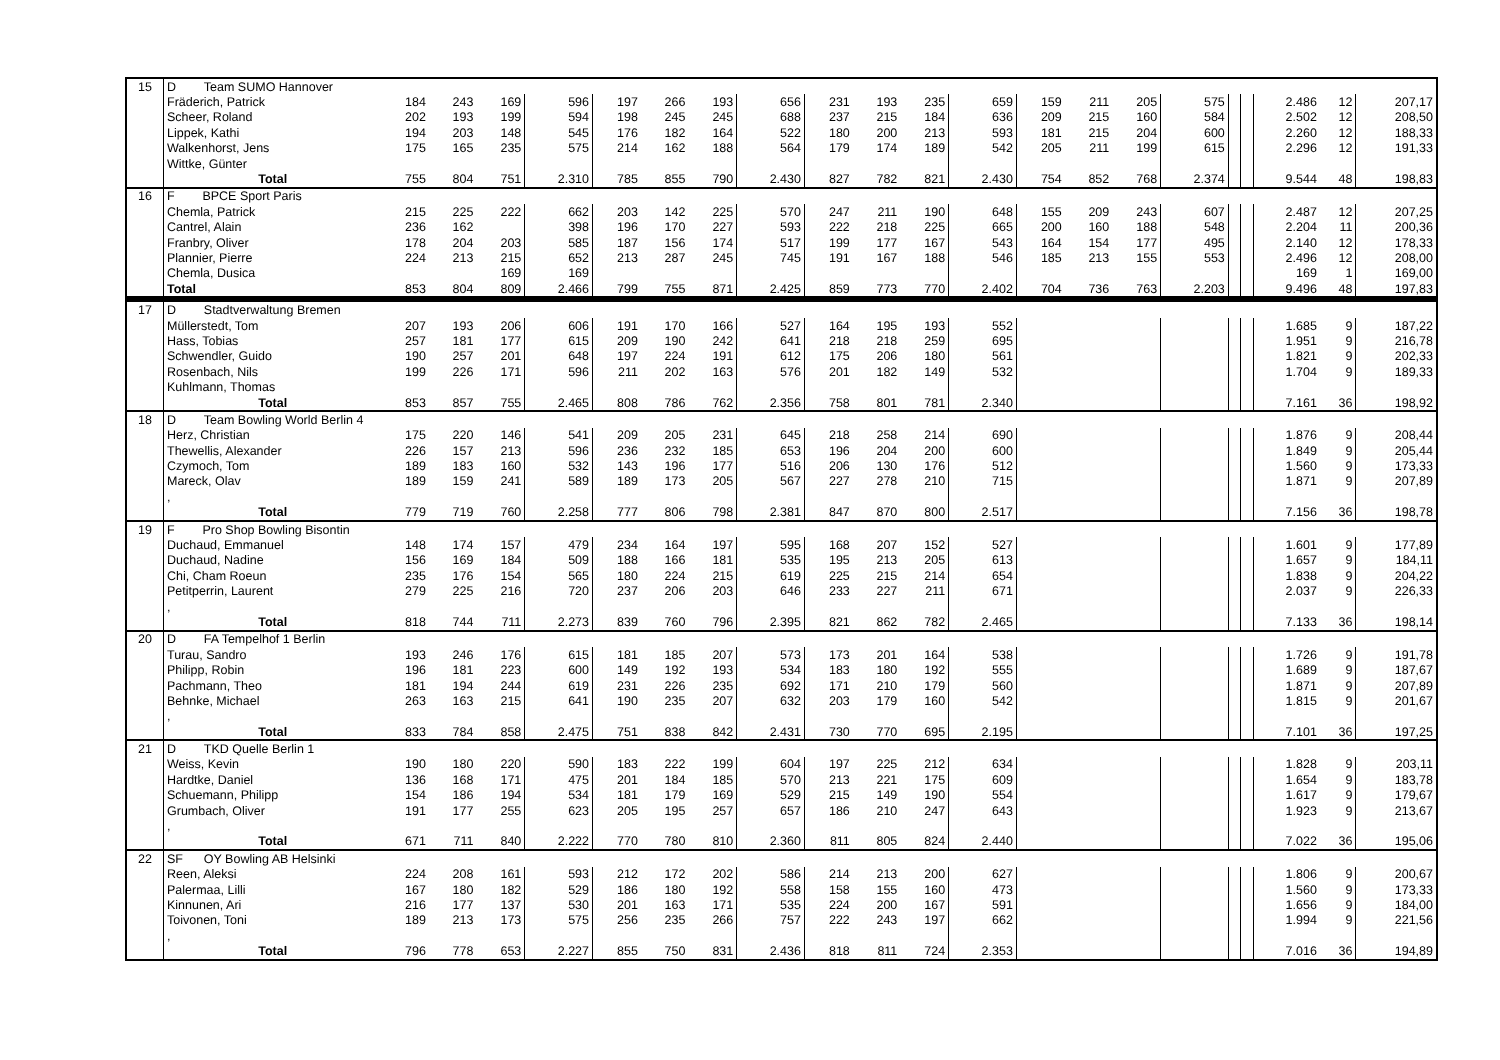| 15 | D Team SUMO Hannover | | | | | | | | | | | | | | | | | | | | | |
| | Fräderich, Patrick | 184 | 243 | 169 | 596 | 197 | 266 | 193 | 656 | 231 | 193 | 235 | 659 | 159 | 211 | 205 | 575 | | | 2.486 | 12 | 207,17 |
| | Scheer, Roland | 202 | 193 | 199 | 594 | 198 | 245 | 245 | 688 | 237 | 215 | 184 | 636 | 209 | 215 | 160 | 584 | | | 2.502 | 12 | 208,50 |
| | Lippek, Kathi | 194 | 203 | 148 | 545 | 176 | 182 | 164 | 522 | 180 | 200 | 213 | 593 | 181 | 215 | 204 | 600 | | | 2.260 | 12 | 188,33 |
| | Walkenhorst, Jens | 175 | 165 | 235 | 575 | 214 | 162 | 188 | 564 | 179 | 174 | 189 | 542 | 205 | 211 | 199 | 615 | | | 2.296 | 12 | 191,33 |
| | Wittke, Günter | | | | | | | | | | | | | | | | | | | | | |
| | Total | 755 | 804 | 751 | 2.310 | 785 | 855 | 790 | 2.430 | 827 | 782 | 821 | 2.430 | 754 | 852 | 768 | 2.374 | | | 9.544 | 48 | 198,83 |
| 16 | F BPCE Sport Paris | | | | | | | | | | | | | | | | | | | | | |
| | Chemla, Patrick | 215 | 225 | 222 | 662 | 203 | 142 | 225 | 570 | 247 | 211 | 190 | 648 | 155 | 209 | 243 | 607 | | | 2.487 | 12 | 207,25 |
| | Cantrel, Alain | 236 | 162 | | 398 | 196 | 170 | 227 | 593 | 222 | 218 | 225 | 665 | 200 | 160 | 188 | 548 | | | 2.204 | 11 | 200,36 |
| | Franbry, Oliver | 178 | 204 | 203 | 585 | 187 | 156 | 174 | 517 | 199 | 177 | 167 | 543 | 164 | 154 | 177 | 495 | | | 2.140 | 12 | 178,33 |
| | Plannier, Pierre | 224 | 213 | 215 | 652 | 213 | 287 | 245 | 745 | 191 | 167 | 188 | 546 | 185 | 213 | 155 | 553 | | | 2.496 | 12 | 208,00 |
| | Chemla, Dusica | | | 169 | 169 | | | | | | | | | | | | | | | 169 | 1 | 169,00 |
| | Total | 853 | 804 | 809 | 2.466 | 799 | 755 | 871 | 2.425 | 859 | 773 | 770 | 2.402 | 704 | 736 | 763 | 2.203 | | | 9.496 | 48 | 197,83 |
| 17 | D Stadtverwaltung Bremen | | | | | | | | | | | | | | | | | | | | | |
| | Müllerstedt, Tom | 207 | 193 | 206 | 606 | 191 | 170 | 166 | 527 | 164 | 195 | 193 | 552 | | | | | | | 1.685 | 9 | 187,22 |
| | Hass, Tobias | 257 | 181 | 177 | 615 | 209 | 190 | 242 | 641 | 218 | 218 | 259 | 695 | | | | | | | 1.951 | 9 | 216,78 |
| | Schwendler, Guido | 190 | 257 | 201 | 648 | 197 | 224 | 191 | 612 | 175 | 206 | 180 | 561 | | | | | | | 1.821 | 9 | 202,33 |
| | Rosenbach, Nils | 199 | 226 | 171 | 596 | 211 | 202 | 163 | 576 | 201 | 182 | 149 | 532 | | | | | | | 1.704 | 9 | 189,33 |
| | Kuhlmann, Thomas | | | | | | | | | | | | | | | | | | | | | |
| | Total | 853 | 857 | 755 | 2.465 | 808 | 786 | 762 | 2.356 | 758 | 801 | 781 | 2.340 | | | | | | | 7.161 | 36 | 198,92 |
| 18 | D Team Bowling World Berlin 4 | | | | | | | | | | | | | | | | | | | | | |
| | Herz, Christian | 175 | 220 | 146 | 541 | 209 | 205 | 231 | 645 | 218 | 258 | 214 | 690 | | | | | | | 1.876 | 9 | 208,44 |
| | Thewellis, Alexander | 226 | 157 | 213 | 596 | 236 | 232 | 185 | 653 | 196 | 204 | 200 | 600 | | | | | | | 1.849 | 9 | 205,44 |
| | Czymoch, Tom | 189 | 183 | 160 | 532 | 143 | 196 | 177 | 516 | 206 | 130 | 176 | 512 | | | | | | | 1.560 | 9 | 173,33 |
| | Mareck, Olav | 189 | 159 | 241 | 589 | 189 | 173 | 205 | 567 | 227 | 278 | 210 | 715 | | | | | | | 1.871 | 9 | 207,89 |
| | , | | | | | | | | | | | | | | | | | | | | | |
| | Total | 779 | 719 | 760 | 2.258 | 777 | 806 | 798 | 2.381 | 847 | 870 | 800 | 2.517 | | | | | | | 7.156 | 36 | 198,78 |
| 19 | F Pro Shop Bowling Bisontin | | | | | | | | | | | | | | | | | | | | | |
| | Duchaud, Emmanuel | 148 | 174 | 157 | 479 | 234 | 164 | 197 | 595 | 168 | 207 | 152 | 527 | | | | | | | 1.601 | 9 | 177,89 |
| | Duchaud, Nadine | 156 | 169 | 184 | 509 | 188 | 166 | 181 | 535 | 195 | 213 | 205 | 613 | | | | | | | 1.657 | 9 | 184,11 |
| | Chi, Cham Roeun | 235 | 176 | 154 | 565 | 180 | 224 | 215 | 619 | 225 | 215 | 214 | 654 | | | | | | | 1.838 | 9 | 204,22 |
| | Petitperrin, Laurent | 279 | 225 | 216 | 720 | 237 | 206 | 203 | 646 | 233 | 227 | 211 | 671 | | | | | | | 2.037 | 9 | 226,33 |
| | , | | | | | | | | | | | | | | | | | | | | | |
| | Total | 818 | 744 | 711 | 2.273 | 839 | 760 | 796 | 2.395 | 821 | 862 | 782 | 2.465 | | | | | | | 7.133 | 36 | 198,14 |
| 20 | D FA Tempelhof 1 Berlin | | | | | | | | | | | | | | | | | | | | | |
| | Turau, Sandro | 193 | 246 | 176 | 615 | 181 | 185 | 207 | 573 | 173 | 201 | 164 | 538 | | | | | | | 1.726 | 9 | 191,78 |
| | Philipp, Robin | 196 | 181 | 223 | 600 | 149 | 192 | 193 | 534 | 183 | 180 | 192 | 555 | | | | | | | 1.689 | 9 | 187,67 |
| | Pachmann, Theo | 181 | 194 | 244 | 619 | 231 | 226 | 235 | 692 | 171 | 210 | 179 | 560 | | | | | | | 1.871 | 9 | 207,89 |
| | Behnke, Michael | 263 | 163 | 215 | 641 | 190 | 235 | 207 | 632 | 203 | 179 | 160 | 542 | | | | | | | 1.815 | 9 | 201,67 |
| | , | | | | | | | | | | | | | | | | | | | | | |
| | Total | 833 | 784 | 858 | 2.475 | 751 | 838 | 842 | 2.431 | 730 | 770 | 695 | 2.195 | | | | | | | 7.101 | 36 | 197,25 |
| 21 | D TKD Quelle Berlin 1 | | | | | | | | | | | | | | | | | | | | | |
| | Weiss, Kevin | 190 | 180 | 220 | 590 | 183 | 222 | 199 | 604 | 197 | 225 | 212 | 634 | | | | | | | 1.828 | 9 | 203,11 |
| | Hardtke, Daniel | 136 | 168 | 171 | 475 | 201 | 184 | 185 | 570 | 213 | 221 | 175 | 609 | | | | | | | 1.654 | 9 | 183,78 |
| | Schuemann, Philipp | 154 | 186 | 194 | 534 | 181 | 179 | 169 | 529 | 215 | 149 | 190 | 554 | | | | | | | 1.617 | 9 | 179,67 |
| | Grumbach, Oliver | 191 | 177 | 255 | 623 | 205 | 195 | 257 | 657 | 186 | 210 | 247 | 643 | | | | | | | 1.923 | 9 | 213,67 |
| | , | | | | | | | | | | | | | | | | | | | | | |
| | Total | 671 | 711 | 840 | 2.222 | 770 | 780 | 810 | 2.360 | 811 | 805 | 824 | 2.440 | | | | | | | 7.022 | 36 | 195,06 |
| 22 | SF OY Bowling AB Helsinki | | | | | | | | | | | | | | | | | | | | | |
| | Reen, Aleksi | 224 | 208 | 161 | 593 | 212 | 172 | 202 | 586 | 214 | 213 | 200 | 627 | | | | | | | 1.806 | 9 | 200,67 |
| | Palermaa, Lilli | 167 | 180 | 182 | 529 | 186 | 180 | 192 | 558 | 158 | 155 | 160 | 473 | | | | | | | 1.560 | 9 | 173,33 |
| | Kinnunen, Ari | 216 | 177 | 137 | 530 | 201 | 163 | 171 | 535 | 224 | 200 | 167 | 591 | | | | | | | 1.656 | 9 | 184,00 |
| | Toivonen, Toni | 189 | 213 | 173 | 575 | 256 | 235 | 266 | 757 | 222 | 243 | 197 | 662 | | | | | | | 1.994 | 9 | 221,56 |
| | , | | | | | | | | | | | | | | | | | | | | | |
| | Total | 796 | 778 | 653 | 2.227 | 855 | 750 | 831 | 2.436 | 818 | 811 | 724 | 2.353 | | | | | | | 7.016 | 36 | 194,89 |